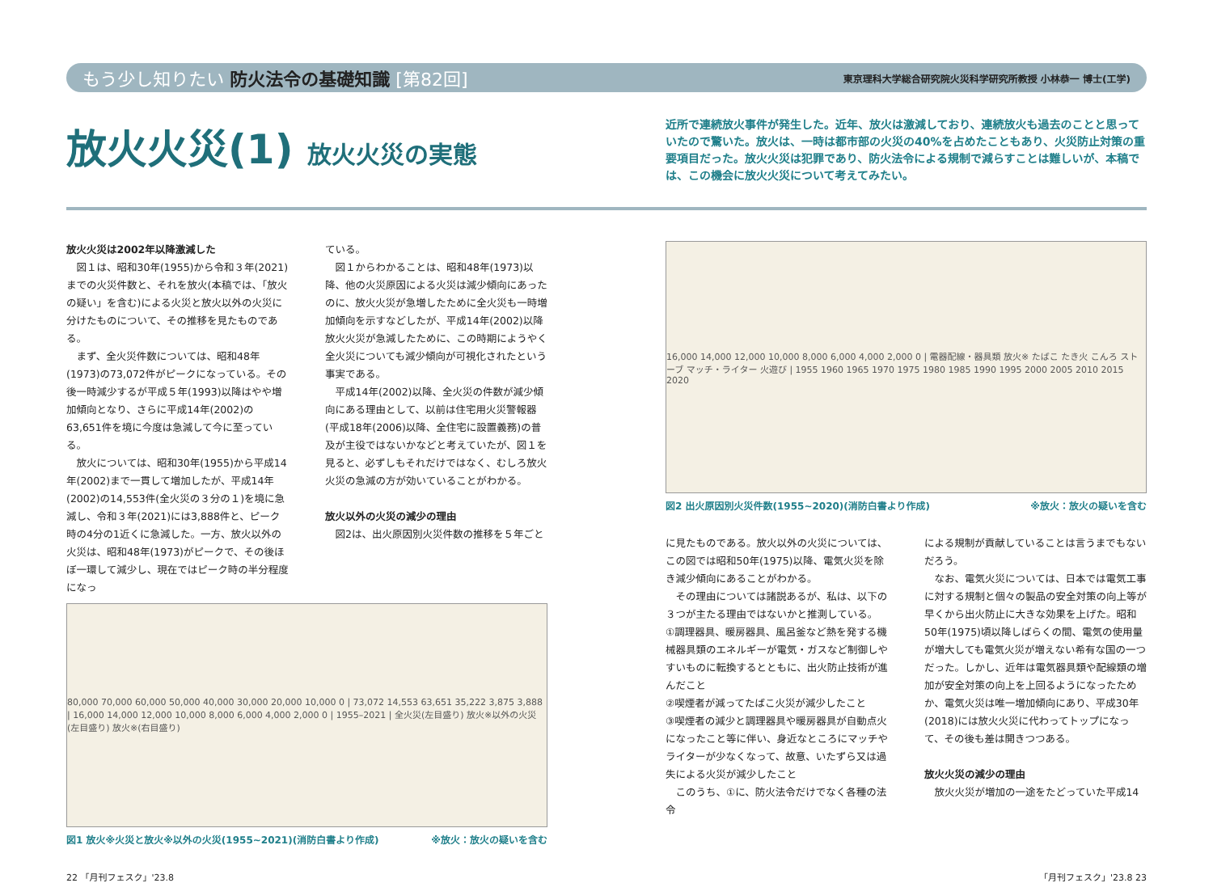もう少し知りたい 防火法令の基礎知識 [第82回]
東京理科大学総合研究院火災科学研究所教授 小林恭一 博士(工学)
放火火災(1) 放火火災の実態
近所で連続放火事件が発生した。近年、放火は激減しており、連続放火も過去のことと思っていたので驚いた。放火は、一時は都市部の火災の40%を占めたこともあり、火災防止対策の重要項目だった。放火火災は犯罪であり、防火法令による規制で減らすことは難しいが、本稿では、この機会に放火火災について考えてみたい。
放火火災は2002年以降激減した
図１は、昭和30年(1955)から令和３年(2021)までの火災件数と、それを放火(本稿では、「放火の疑い」を含む)による火災と放火以外の火災に分けたものについて、その推移を見たものである。
まず、全火災件数については、昭和48年(1973)の73,072件がピークになっている。その後一時減少するが平成５年(1993)以降はやや増加傾向となり、さらに平成14年(2002)の63,651件を境に今度は急減して今に至っている。
放火については、昭和30年(1955)から平成14年(2002)まで一貫して増加したが、平成14年(2002)の14,553件(全火災の３分の１)を境に急減し、令和３年(2021)には3,888件と、ピーク時の4分の1近くに急減した。一方、放火以外の火災は、昭和48年(1973)がピークで、その後ほぼ一環して減少し、現在ではピーク時の半分程度になっ
ている。
図１からわかることは、昭和48年(1973)以降、他の火災原因による火災は減少傾向にあったのに、放火火災が急増したために全火災も一時増加傾向を示すなどしたが、平成14年(2002)以降放火火災が急減したために、この時期にようやく全火災についても減少傾向が可視化されたという事実である。
平成14年(2002)以降、全火災の件数が減少傾向にある理由として、以前は住宅用火災警報器(平成18年(2006)以降、全住宅に設置義務)の普及が主役ではないかなどと考えていたが、図１を見ると、必ずしもそれだけではなく、むしろ放火火災の急減の方が効いていることがわかる。
放火以外の火災の減少の理由
図2は、出火原因別火災件数の推移を５年ごと
80,000 70,000 60,000 50,000 40,000 30,000 20,000 10,000 0 | 73,072 14,553 63,651 35,222 3,875 3,888 | 16,000 14,000 12,000 10,000 8,000 6,000 4,000 2,000 0 | 1955–2021 | 全火災(左目盛り) 放火※以外の火災(左目盛り) 放火※(右目盛り)
図1 放火※火災と放火※以外の火災(1955~2021)(消防白書より作成) ※放火：放火の疑いを含む
16,000 14,000 12,000 10,000 8,000 6,000 4,000 2,000 0 | 電器配線・器具類 放火※ たばこ たき火 こんろ ストーブ マッチ・ライター 火遊び | 1955 1960 1965 1970 1975 1980 1985 1990 1995 2000 2005 2010 2015 2020
図2 出火原因別火災件数(1955~2020)(消防白書より作成) ※放火：放火の疑いを含む
に見たものである。放火以外の火災については、この図では昭和50年(1975)以降、電気火災を除き減少傾向にあることがわかる。
その理由については諸説あるが、私は、以下の３つが主たる理由ではないかと推測している。
①調理器具、暖房器具、風呂釜など熱を発する機械器具類のエネルギーが電気・ガスなど制御しやすいものに転換するとともに、出火防止技術が進んだこと
②喫煙者が減ってたばこ火災が減少したこと
③喫煙者の減少と調理器具や暖房器具が自動点火になったこと等に伴い、身近なところにマッチやライターが少なくなって、故意、いたずら又は過失による火災が減少したこと
このうち、①に、防火法令だけでなく各種の法令
による規制が貢献していることは言うまでもないだろう。
なお、電気火災については、日本では電気工事に対する規制と個々の製品の安全対策の向上等が早くから出火防止に大きな効果を上げた。昭和50年(1975)頃以降しばらくの間、電気の使用量が増大しても電気火災が増えない希有な国の一つだった。しかし、近年は電気器具類や配線類の増加が安全対策の向上を上回るようになったためか、電気火災は唯一増加傾向にあり、平成30年(2018)には放火火災に代わってトップになって、その後も差は開きつつある。
放火火災の減少の理由
放火火災が増加の一途をたどっていた平成14
22 「月刊フェスク」'23.8 「月刊フェスク」'23.8 23